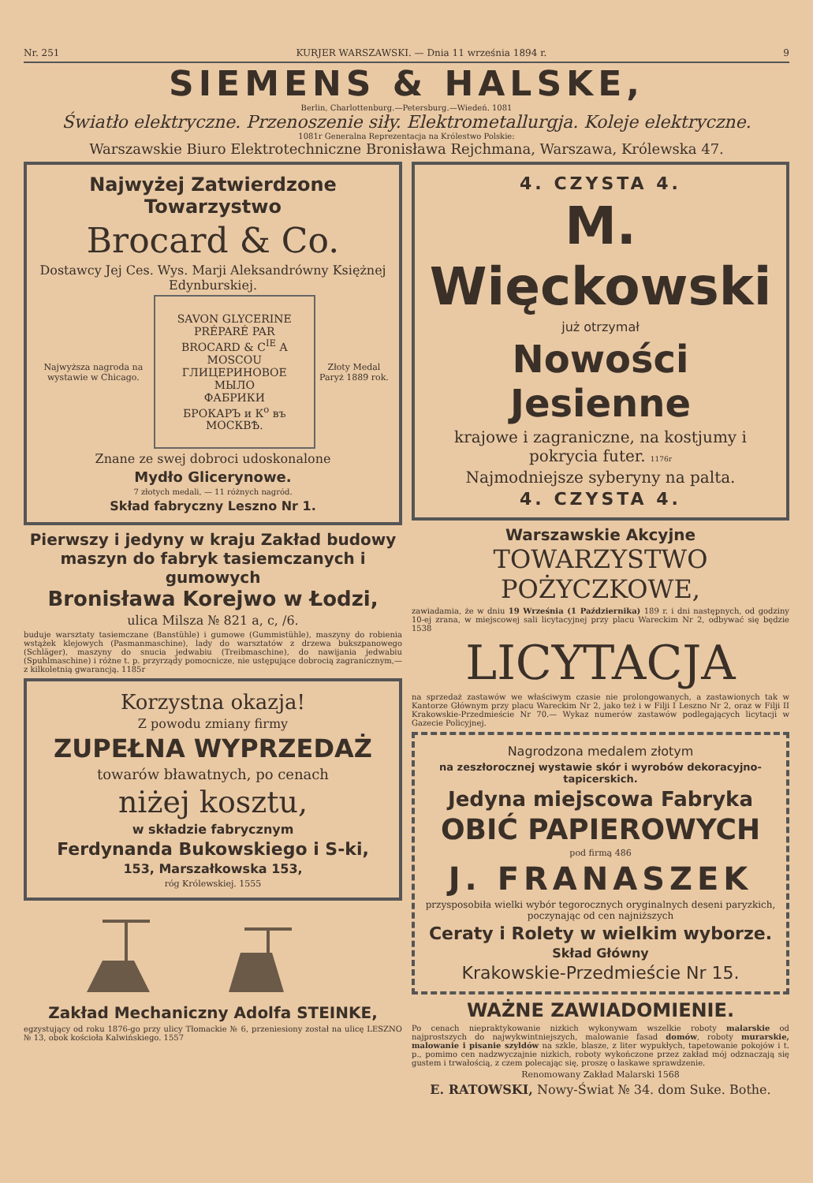Nr. 251 KURJER WARSZAWSKI. — Dnia 11 września 1894 r. 9
SIEMENS & HALSKE,
Berlin, Charlottenburg.—Petersburg.—Wiedeń. 1081
Światło elektryczne. Przenoszenie siły. Elektrometallurgja. Koleje elektryczne.
1081r Generalna Reprezentacja na Królestwo Polskie:
Warszawskie Biuro Elektrotechniczne Bronisława Rejchmana, Warszawa, Królewska 47.
Najwyżej Zatwierdzone Towarzystwo
Brocard & Co.
Dostawcy Jej Ces. Wys. Marji Aleksandrówny Księżnej Edynburskiej.
Najwyższa nagroda na wystawie w Chicago.
SAVON GLYCERINE
PRÉPARÉ PAR
BROCARD & C<sup>IE</sup> A MOSCOU
ГЛИЦЕРИНОВОЕ МЫЛО
ФАБРИКИ
БРОКАРЪ и К<sup>о</sup> въ МОСКВѢ.
Złoty Medal Paryż 1889 rok.
Znane ze swej dobroci udoskonalone
Mydło Glicerynowe.
7 złotych medali, — 11 różnych nagród.
Skład fabryczny Leszno Nr 1.
Pierwszy i jedyny w kraju Zakład budowy maszyn do fabryk tasiemczanych i gumowych
Bronisława Korejwo w Łodzi,
ulica Milsza № 821 a, c, /6.
buduje warsztaty tasiemczane (Banstühle) i gumowe (Gummistühle), maszyny do robienia wstążek klejowych (Pasmanmaschine), lady do warsztatów z drzewa bukszpanowego (Schläger), maszyny do snucia jedwabiu (Treibmaschine), do nawijania jedwabiu (Spuhlmaschine) i różne t. p. przyrządy pomocnicze, nie ustępujące dobrocią zagranicznym,—z kilkoletnią gwarancją. 1185r
Korzystna okazja!
Z powodu zmiany firmy
ZUPEŁNA WYPRZEDAŻ
towarów bławatnych, po cenach
niżej kosztu,
w składzie fabrycznym
Ferdynanda Bukowskiego i S-ki,
153, Marszałkowska 153,
róg Królewskiej. 1555
Zakład Mechaniczny Adolfa STEINKE,
egzystujący od roku 1876-go przy ulicy Tłomackie № 6, przeniesiony został na ulicę LESZNO № 13, obok kościoła Kalwińskiego. 1557
4. CZYSTA 4.
M. Więckowski
już otrzymał
Nowości Jesienne
krajowe i zagraniczne, na kostjumy i pokrycia futer. 1176r
Najmodniejsze syberyny na palta.
4. CZYSTA 4.
Warszawskie Akcyjne
TOWARZYSTWO POŻYCZKOWE,
zawiadamia, że w dniu 19 Września (1 Października) 189 r. i dni następnych, od godziny 10-ej zrana, w miejscowej sali licytacyjnej przy placu Wareckim Nr 2, odbywać się będzie 1538
LICYTACJA
na sprzedaż zastawów we właściwym czasie nie prolongowanych, a zastawionych tak w Kantorze Głównym przy placu Wareckim Nr 2, jako też i w Filji I Leszno Nr 2, oraz w Filji II Krakowskie-Przedmieście Nr 70.— Wykaz numerów zastawów podlegających licytacji w Gazecie Policyjnej.
Nagrodzona medalem złotym
na zeszłorocznej wystawie skór i wyrobów dekoracyjno-tapicerskich.
Jedyna miejscowa Fabryka
OBIĆ PAPIEROWYCH
pod firmą 486
J. FRANASZEK
przysposobiła wielki wybór tegorocznych oryginalnych deseni paryzkich, poczynając od cen najniższych
Ceraty i Rolety w wielkim wyborze.
Skład Główny
Krakowskie-Przedmieście Nr 15.
WAŻNE ZAWIADOMIENIE.
Po cenach niepraktykowanie nizkich wykonywam wszelkie roboty malarskie od najprostszych do najwykwintniejszych, malowanie fasad domów, roboty murarskie, malowanie i pisanie szyldów na szkle, blasze, z liter wypukłych, tapetowanie pokojów i t. p., pomimo cen nadzwyczajnie nizkich, roboty wykończone przez zakład mój odznaczają się gustem i trwałością, z czem polecając się, proszę o łaskawe sprawdzenie.
Renomowany Zakład Malarski 1568
E. RATOWSKI, Nowy-Świat № 34. dom Suke. Bothe.